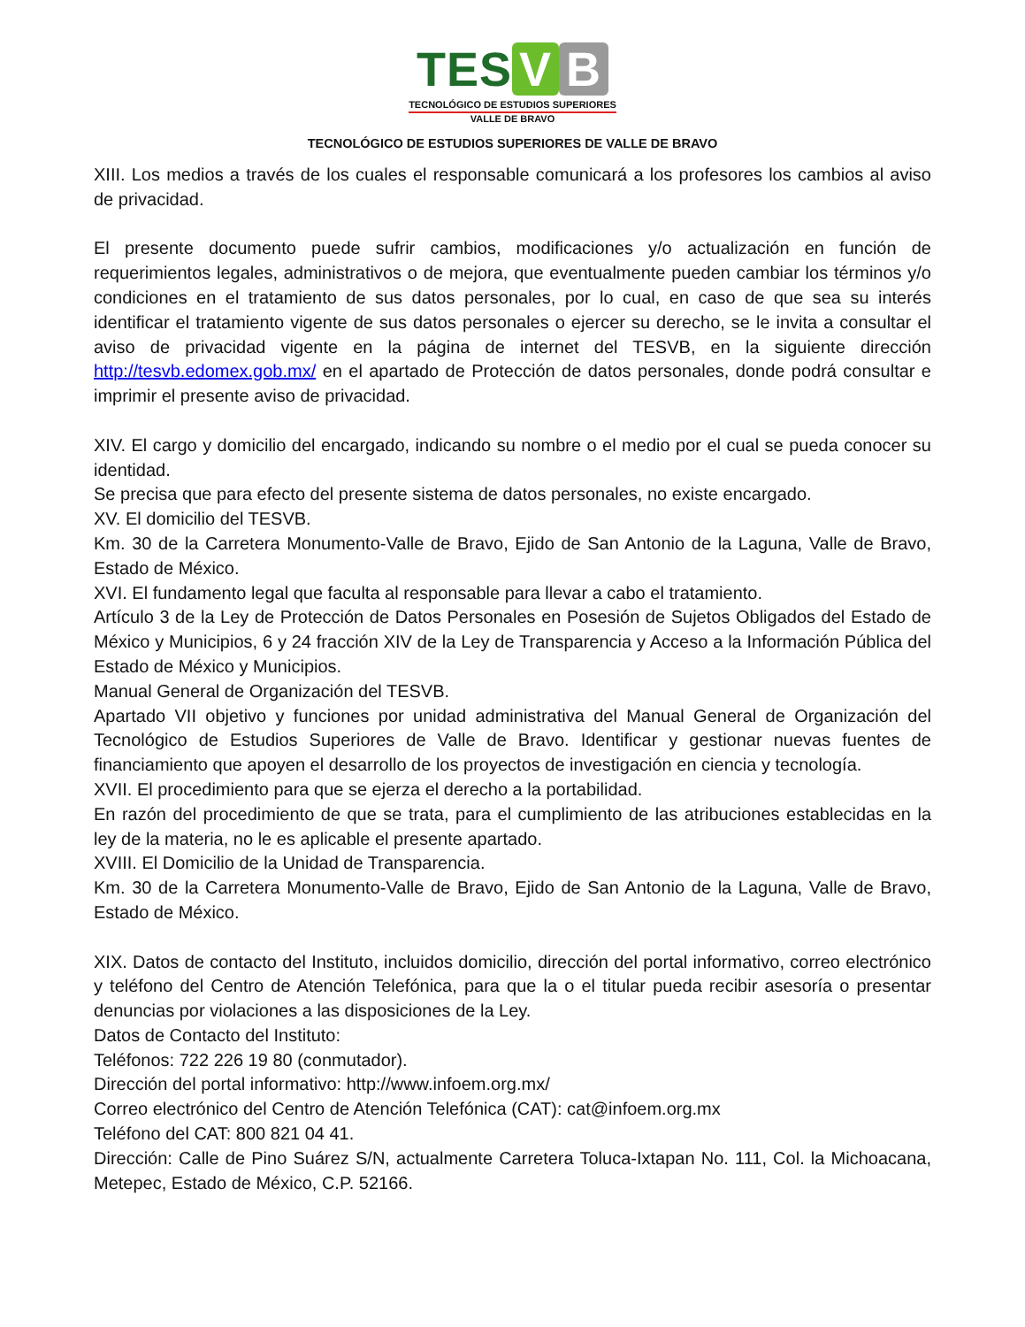TES V B
TECNOLÓGICO DE ESTUDIOS SUPERIORES
VALLE DE BRAVO
TECNOLÓGICO DE ESTUDIOS SUPERIORES DE VALLE DE BRAVO
XIII. Los medios a través de los cuales el responsable comunicará a los profesores los cambios al aviso de privacidad.
El presente documento puede sufrir cambios, modificaciones y/o actualización en función de requerimientos legales, administrativos o de mejora, que eventualmente pueden cambiar los términos y/o condiciones en el tratamiento de sus datos personales, por lo cual, en caso de que sea su interés identificar el tratamiento vigente de sus datos personales o ejercer su derecho, se le invita a consultar el aviso de privacidad vigente en la página de internet del TESVB, en la siguiente dirección http://tesvb.edomex.gob.mx/ en el apartado de Protección de datos personales, donde podrá consultar e imprimir el presente aviso de privacidad.
XIV. El cargo y domicilio del encargado, indicando su nombre o el medio por el cual se pueda conocer su identidad.
Se precisa que para efecto del presente sistema de datos personales, no existe encargado.
XV. El domicilio del TESVB.
Km. 30 de la Carretera Monumento-Valle de Bravo, Ejido de San Antonio de la Laguna, Valle de Bravo, Estado de México.
XVI. El fundamento legal que faculta al responsable para llevar a cabo el tratamiento.
Artículo 3 de la Ley de Protección de Datos Personales en Posesión de Sujetos Obligados del Estado de México y Municipios, 6 y 24 fracción XIV de la Ley de Transparencia y Acceso a la Información Pública del Estado de México y Municipios.
Manual General de Organización del TESVB.
Apartado VII objetivo y funciones por unidad administrativa del Manual General de Organización del Tecnológico de Estudios Superiores de Valle de Bravo. Identificar y gestionar nuevas fuentes de financiamiento que apoyen el desarrollo de los proyectos de investigación en ciencia y tecnología.
XVII. El procedimiento para que se ejerza el derecho a la portabilidad.
En razón del procedimiento de que se trata, para el cumplimiento de las atribuciones establecidas en la ley de la materia, no le es aplicable el presente apartado.
XVIII. El Domicilio de la Unidad de Transparencia.
Km. 30 de la Carretera Monumento-Valle de Bravo, Ejido de San Antonio de la Laguna, Valle de Bravo, Estado de México.
XIX. Datos de contacto del Instituto, incluidos domicilio, dirección del portal informativo, correo electrónico y teléfono del Centro de Atención Telefónica, para que la o el titular pueda recibir asesoría o presentar denuncias por violaciones a las disposiciones de la Ley.
Datos de Contacto del Instituto:
Teléfonos: 722 226 19 80 (conmutador).
Dirección del portal informativo: http://www.infoem.org.mx/
Correo electrónico del Centro de Atención Telefónica (CAT): cat@infoem.org.mx
Teléfono del CAT: 800 821 04 41.
Dirección: Calle de Pino Suárez S/N, actualmente Carretera Toluca-Ixtapan No. 111, Col. la Michoacana, Metepec, Estado de México, C.P. 52166.